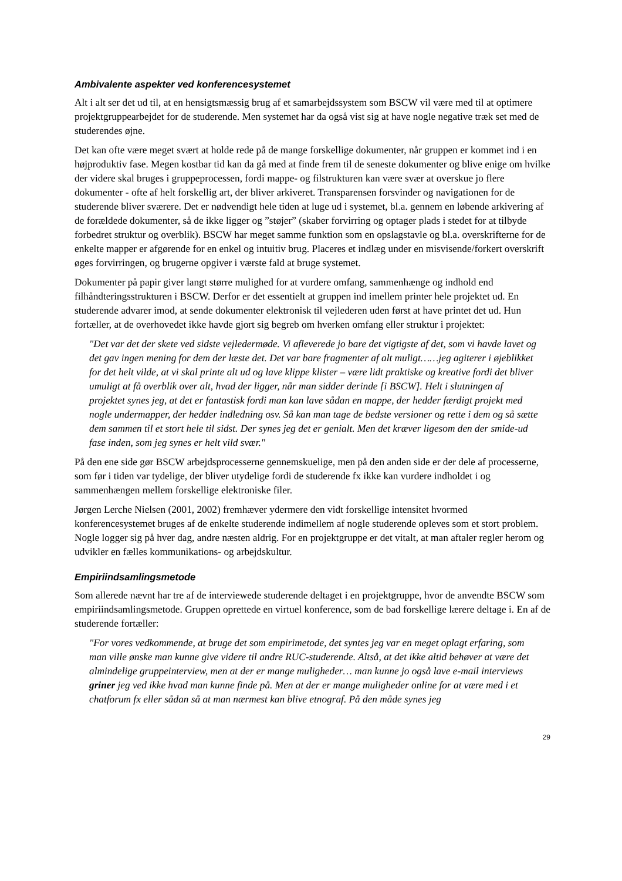Ambivalente aspekter ved konferencesystemet
Alt i alt ser det ud til, at en hensigtsmæssig brug af et samarbejdssystem som BSCW vil være med til at optimere projektgruppearbejdet for de studerende. Men systemet har da også vist sig at have nogle negative træk set med de studerendes øjne.
Det kan ofte være meget svært at holde rede på de mange forskellige dokumenter, når gruppen er kommet ind i en højproduktiv fase. Megen kostbar tid kan da gå med at finde frem til de seneste dokumenter og blive enige om hvilke der videre skal bruges i gruppeprocessen, fordi mappe- og filstrukturen kan være svær at overskue jo flere dokumenter - ofte af helt forskellig art, der bliver arkiveret. Transparensen forsvinder og navigationen for de studerende bliver sværere. Det er nødvendigt hele tiden at luge ud i systemet, bl.a. gennem en løbende arkivering af de forældede dokumenter, så de ikke ligger og ”støjer” (skaber forvirring og optager plads i stedet for at tilbyde forbedret struktur og overblik). BSCW har meget samme funktion som en opslagstavle og bl.a. overskrifterne for de enkelte mapper er afgørende for en enkel og intuitiv brug. Placeres et indlæg under en misvisende/forkert overskrift øges forvirringen, og brugerne opgiver i værste fald at bruge systemet.
Dokumenter på papir giver langt større mulighed for at vurdere omfang, sammenhænge og indhold end filhåndteringsstrukturen i BSCW. Derfor er det essentielt at gruppen ind imellem printer hele projektet ud. En studerende advarer imod, at sende dokumenter elektronisk til vejlederen uden først at have printet det ud. Hun fortæller, at de overhovedet ikke havde gjort sig begreb om hverken omfang eller struktur i projektet:
"Det var det der skete ved sidste vejledermøde. Vi afleverede jo bare det vigtigste af det, som vi havde lavet og det gav ingen mening for dem der læste det. Det var bare fragmenter af alt muligt……jeg agiterer i øjeblikket for det helt vilde, at vi skal printe alt ud og lave klippe klister – være lidt praktiske og kreative fordi det bliver umuligt at få overblik over alt, hvad der ligger, når man sidder derinde [i BSCW]. Helt i slutningen af projektet synes jeg, at det er fantastisk fordi man kan lave sådan en mappe, der hedder færdigt projekt med nogle undermapper, der hedder indledning osv. Så kan man tage de bedste versioner og rette i dem og så sætte dem sammen til et stort hele til sidst. Der synes jeg det er genialt. Men det kræver ligesom den der smide-ud fase inden, som jeg synes er helt vild svær."
På den ene side gør BSCW arbejdsprocesserne gennemskuelige, men på den anden side er der dele af processerne, som før i tiden var tydelige, der bliver utydelige fordi de studerende fx ikke kan vurdere indholdet i og sammenhængen mellem forskellige elektroniske filer.
Jørgen Lerche Nielsen (2001, 2002) fremhæver ydermere den vidt forskellige intensitet hvormed konferencesystemet bruges af de enkelte studerende indimellem af nogle studerende opleves som et stort problem. Nogle logger sig på hver dag, andre næsten aldrig. For en projektgruppe er det vitalt, at man aftaler regler herom og udvikler en fælles kommunikations- og arbejdskultur.
Empiriindsamlingsmetode
Som allerede nævnt har tre af de interviewede studerende deltaget i en projektgruppe, hvor de anvendte BSCW som empiriindsamlingsmetode. Gruppen oprettede en virtuel konference, som de bad forskellige lærere deltage i. En af de studerende fortæller:
"For vores vedkommende, at bruge det som empirimetode, det syntes jeg var en meget oplagt erfaring, som man ville ønske man kunne give videre til andre RUC-studerende. Altså, at det ikke altid behøver at være det almindelige gruppeinterview, men at der er mange muligheder… man kunne jo også lave e-mail interviews griner jeg ved ikke hvad man kunne finde på. Men at der er mange muligheder online for at være med i et chatforum fx eller sådan så at man nærmest kan blive etnograf. På den måde synes jeg
29